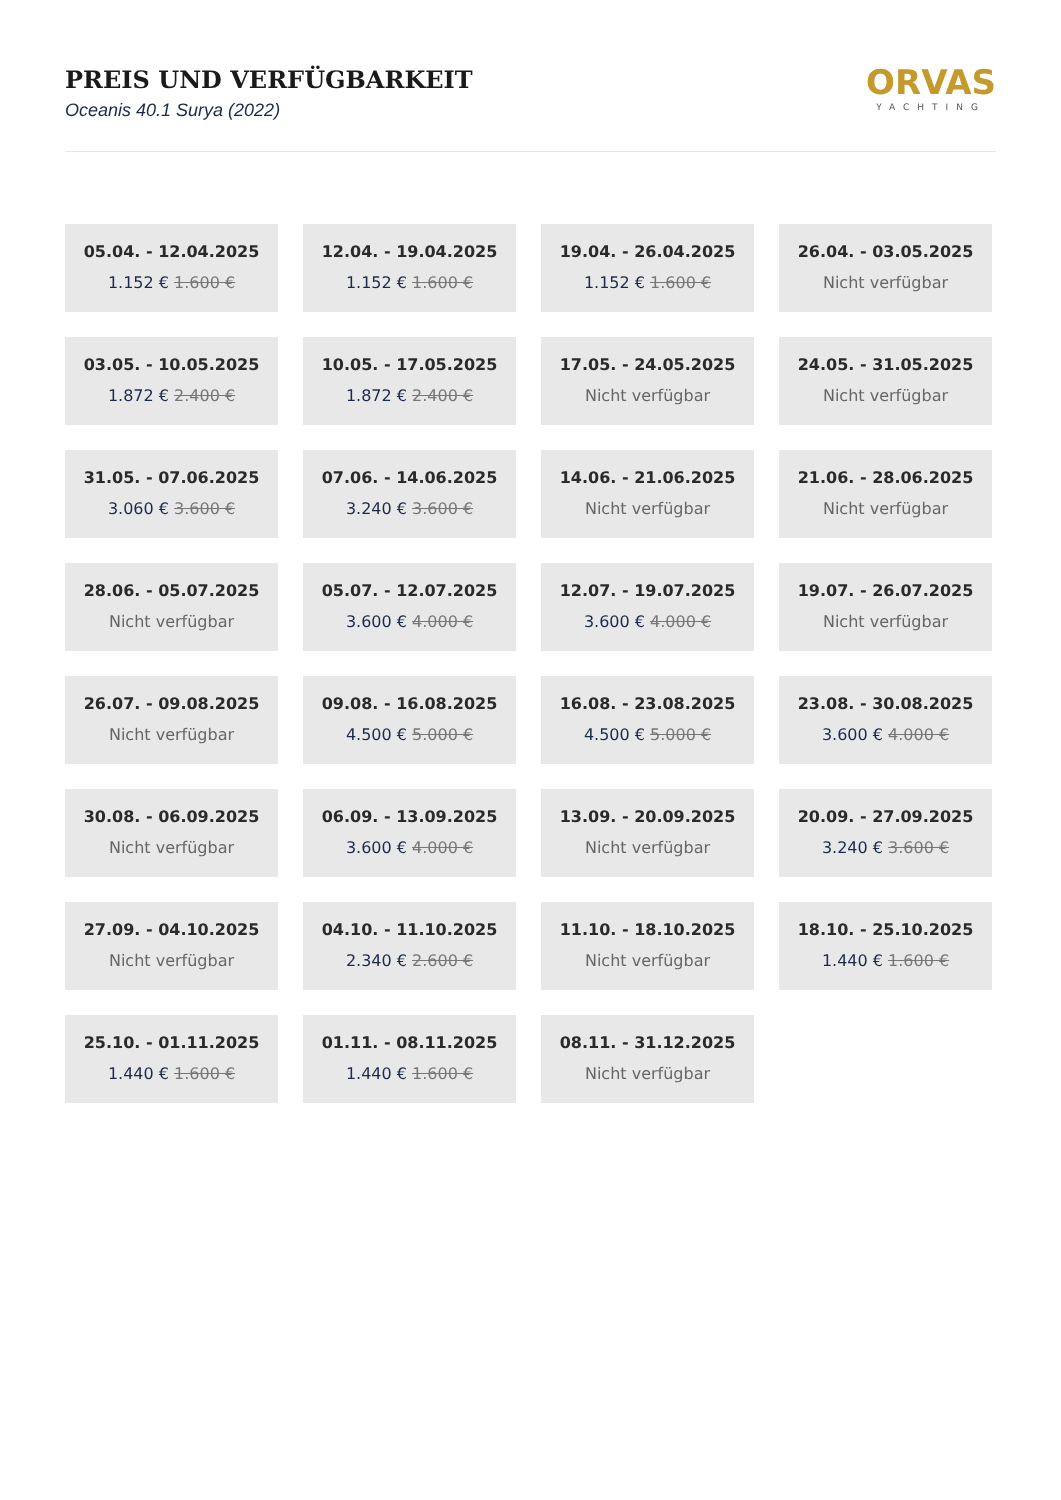PREIS UND VERFÜGBARKEIT
Oceanis 40.1 Surya (2022)
ORVAS
YACHTING
05.04. - 12.04.2025
1.152 € 1.600 €
12.04. - 19.04.2025
1.152 € 1.600 €
19.04. - 26.04.2025
1.152 € 1.600 €
26.04. - 03.05.2025
Nicht verfügbar
03.05. - 10.05.2025
1.872 € 2.400 €
10.05. - 17.05.2025
1.872 € 2.400 €
17.05. - 24.05.2025
Nicht verfügbar
24.05. - 31.05.2025
Nicht verfügbar
31.05. - 07.06.2025
3.060 € 3.600 €
07.06. - 14.06.2025
3.240 € 3.600 €
14.06. - 21.06.2025
Nicht verfügbar
21.06. - 28.06.2025
Nicht verfügbar
28.06. - 05.07.2025
Nicht verfügbar
05.07. - 12.07.2025
3.600 € 4.000 €
12.07. - 19.07.2025
3.600 € 4.000 €
19.07. - 26.07.2025
Nicht verfügbar
26.07. - 09.08.2025
Nicht verfügbar
09.08. - 16.08.2025
4.500 € 5.000 €
16.08. - 23.08.2025
4.500 € 5.000 €
23.08. - 30.08.2025
3.600 € 4.000 €
30.08. - 06.09.2025
Nicht verfügbar
06.09. - 13.09.2025
3.600 € 4.000 €
13.09. - 20.09.2025
Nicht verfügbar
20.09. - 27.09.2025
3.240 € 3.600 €
27.09. - 04.10.2025
Nicht verfügbar
04.10. - 11.10.2025
2.340 € 2.600 €
11.10. - 18.10.2025
Nicht verfügbar
18.10. - 25.10.2025
1.440 € 1.600 €
25.10. - 01.11.2025
1.440 € 1.600 €
01.11. - 08.11.2025
1.440 € 1.600 €
08.11. - 31.12.2025
Nicht verfügbar